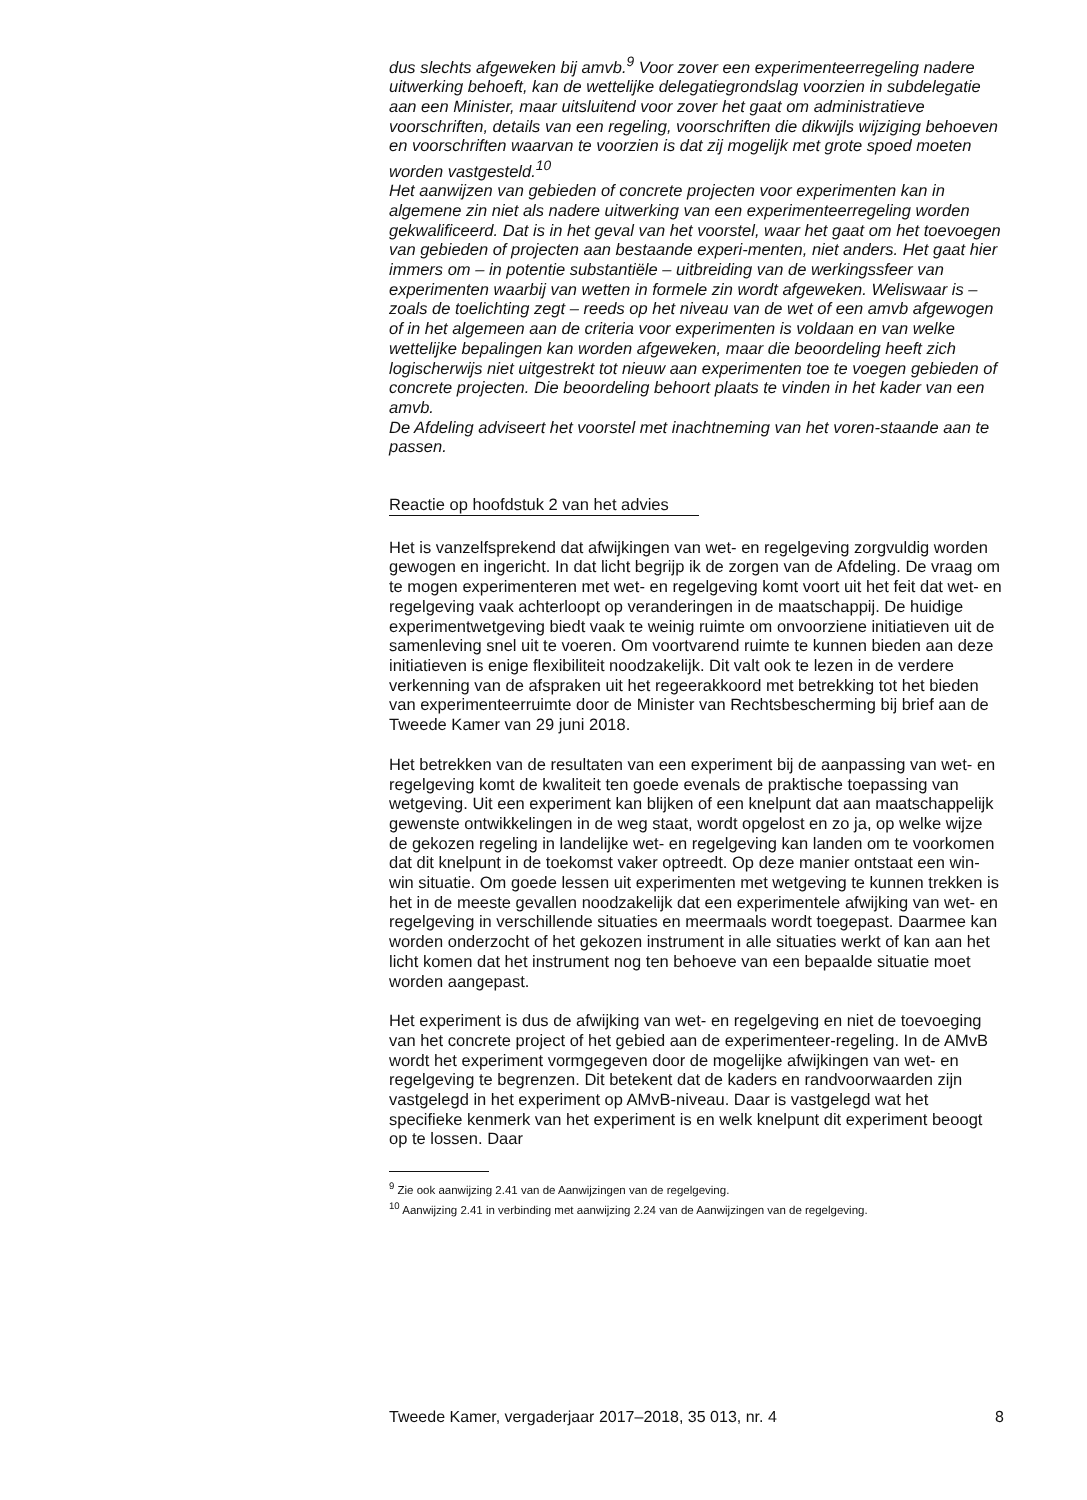dus slechts afgeweken bij amvb.<sup>9</sup> Voor zover een experimenteerregeling nadere uitwerking behoeft, kan de wettelijke delegatiegrondslag voorzien in subdelegatie aan een Minister, maar uitsluitend voor zover het gaat om administratieve voorschriften, details van een regeling, voorschriften die dikwijls wijziging behoeven en voorschriften waarvan te voorzien is dat zij mogelijk met grote spoed moeten worden vastgesteld.<sup>10</sup>
Het aanwijzen van gebieden of concrete projecten voor experimenten kan in algemene zin niet als nadere uitwerking van een experimenteerregeling worden gekwalificeerd. Dat is in het geval van het voorstel, waar het gaat om het toevoegen van gebieden of projecten aan bestaande experi-menten, niet anders. Het gaat hier immers om – in potentie substantiële – uitbreiding van de werkingssfeer van experimenten waarbij van wetten in formele zin wordt afgeweken. Weliswaar is – zoals de toelichting zegt – reeds op het niveau van de wet of een amvb afgewogen of in het algemeen aan de criteria voor experimenten is voldaan en van welke wettelijke bepalingen kan worden afgeweken, maar die beoordeling heeft zich logischerwijs niet uitgestrekt tot nieuw aan experimenten toe te voegen gebieden of concrete projecten. Die beoordeling behoort plaats te vinden in het kader van een amvb.
De Afdeling adviseert het voorstel met inachtneming van het voren-staande aan te passen.
Reactie op hoofdstuk 2 van het advies
Het is vanzelfsprekend dat afwijkingen van wet- en regelgeving zorgvuldig worden gewogen en ingericht. In dat licht begrijp ik de zorgen van de Afdeling. De vraag om te mogen experimenteren met wet- en regelgeving komt voort uit het feit dat wet- en regelgeving vaak achterloopt op veranderingen in de maatschappij. De huidige experimentwetgeving biedt vaak te weinig ruimte om onvoorziene initiatieven uit de samenleving snel uit te voeren. Om voortvarend ruimte te kunnen bieden aan deze initiatieven is enige flexibiliteit noodzakelijk. Dit valt ook te lezen in de verdere verkenning van de afspraken uit het regeerakkoord met betrekking tot het bieden van experimenteerruimte door de Minister van Rechtsbescherming bij brief aan de Tweede Kamer van 29 juni 2018.
Het betrekken van de resultaten van een experiment bij de aanpassing van wet- en regelgeving komt de kwaliteit ten goede evenals de praktische toepassing van wetgeving. Uit een experiment kan blijken of een knelpunt dat aan maatschappelijk gewenste ontwikkelingen in de weg staat, wordt opgelost en zo ja, op welke wijze de gekozen regeling in landelijke wet- en regelgeving kan landen om te voorkomen dat dit knelpunt in de toekomst vaker optreedt. Op deze manier ontstaat een win-win situatie. Om goede lessen uit experimenten met wetgeving te kunnen trekken is het in de meeste gevallen noodzakelijk dat een experimentele afwijking van wet- en regelgeving in verschillende situaties en meermaals wordt toegepast. Daarmee kan worden onderzocht of het gekozen instrument in alle situaties werkt of kan aan het licht komen dat het instrument nog ten behoeve van een bepaalde situatie moet worden aangepast.
Het experiment is dus de afwijking van wet- en regelgeving en niet de toevoeging van het concrete project of het gebied aan de experimenteer-regeling. In de AMvB wordt het experiment vormgegeven door de mogelijke afwijkingen van wet- en regelgeving te begrenzen. Dit betekent dat de kaders en randvoorwaarden zijn vastgelegd in het experiment op AMvB-niveau. Daar is vastgelegd wat het specifieke kenmerk van het experiment is en welk knelpunt dit experiment beoogt op te lossen. Daar
<sup>9</sup> Zie ook aanwijzing 2.41 van de Aanwijzingen van de regelgeving.
<sup>10</sup> Aanwijzing 2.41 in verbinding met aanwijzing 2.24 van de Aanwijzingen van de regelgeving.
Tweede Kamer, vergaderjaar 2017–2018, 35 013, nr. 4 8